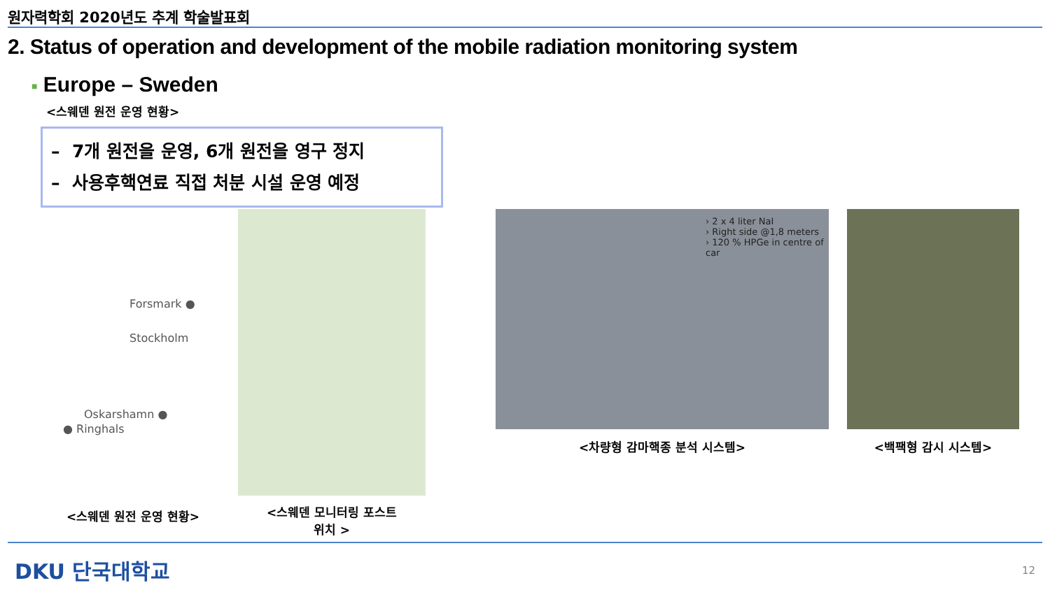원자력학회 2020년도 추계 학술발표회
2. Status of operation and development of the mobile radiation monitoring system
■ Europe – Sweden
<스웨덴 원전 운영 현황>
– 7개 원전을 운영, 6개 원전을 영구 정지
– 사용후핵연료 직접 처분 시설 운영 예정
Forsmark ●
Stockholm
Oskarshamn ●
● Ringhals
<스웨덴 원전 운영 현황>
<스웨덴 모니터링 포스트
위치 >
› 2 x 4 liter NaI
› Right side @1,8 meters
› 120 % HPGe in centre of car
<차량형 감마핵종 분석 시스템>
<백팩형 감시 시스템>
DKU 단국대학교 12